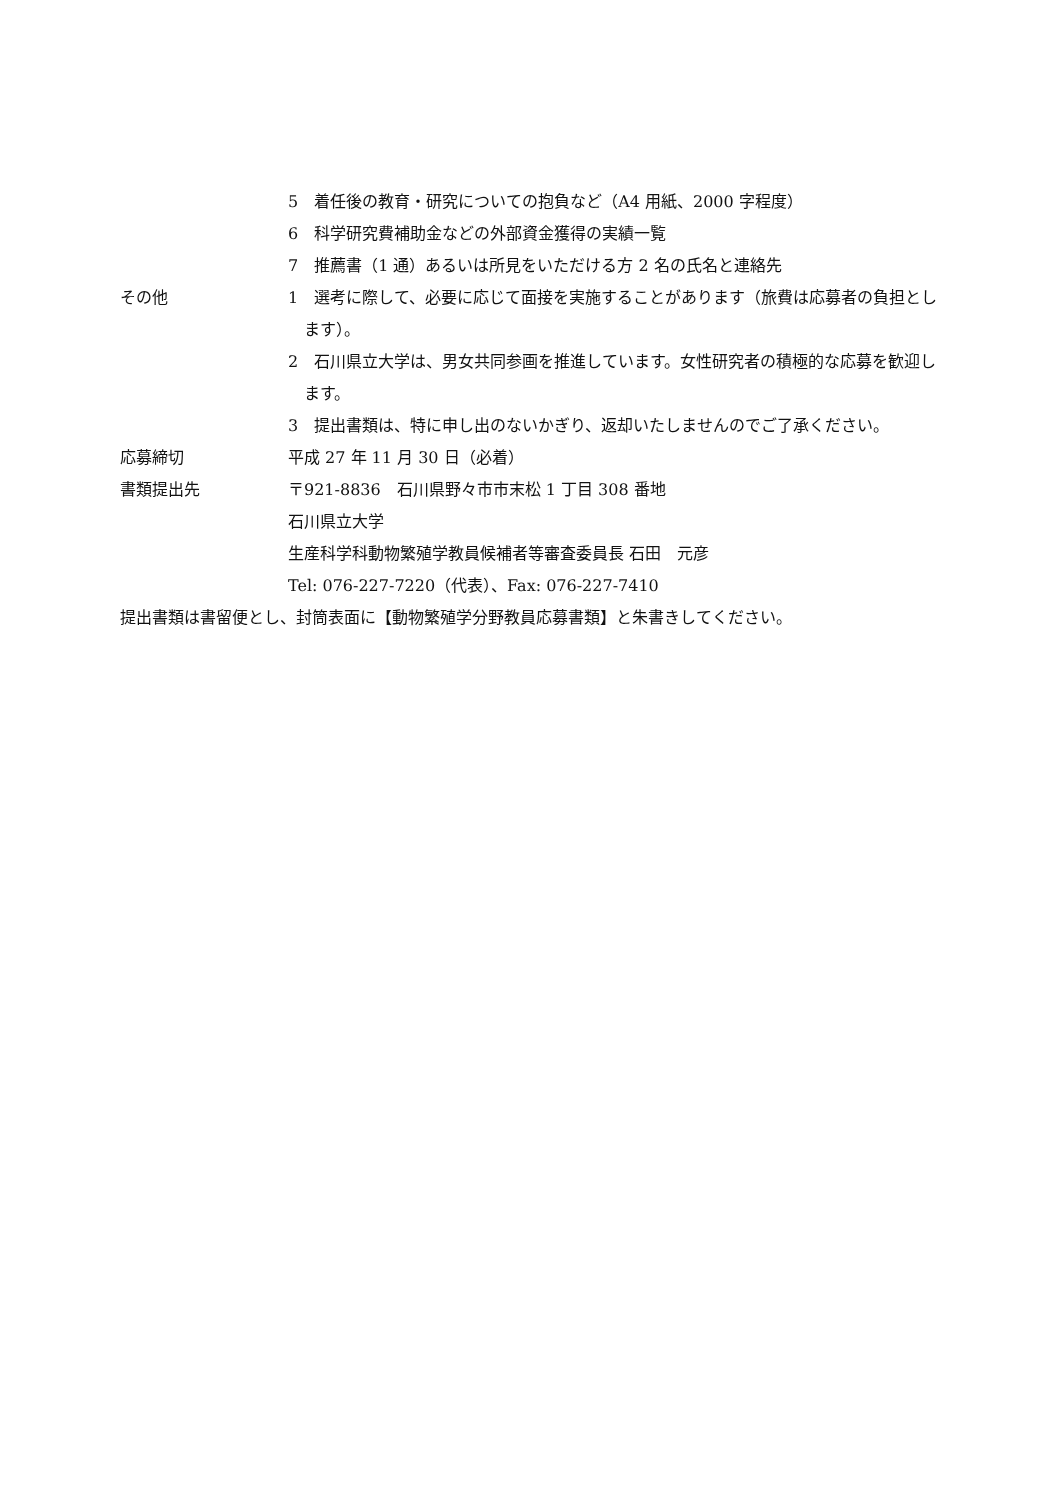5　着任後の教育・研究についての抱負など（A4 用紙、2000 字程度）
6　科学研究費補助金などの外部資金獲得の実績一覧
7　推薦書（1 通）あるいは所見をいただける方 2 名の氏名と連絡先
その他 1　選考に際して、必要に応じて面接を実施することがあります（旅費は応募者の負担とします）。
2　石川県立大学は、男女共同参画を推進しています。女性研究者の積極的な応募を歓迎します。
3　提出書類は、特に申し出のないかぎり、返却いたしませんのでご了承ください。
応募締切 平成 27 年 11 月 30 日（必着）
書類提出先 〒921-8836　石川県野々市市末松 1 丁目 308 番地
石川県立大学
生産科学科動物繁殖学教員候補者等審査委員長 石田　元彦
Tel: 076-227-7220（代表）、Fax: 076-227-7410
提出書類は書留便とし、封筒表面に【動物繁殖学分野教員応募書類】と朱書きしてください。